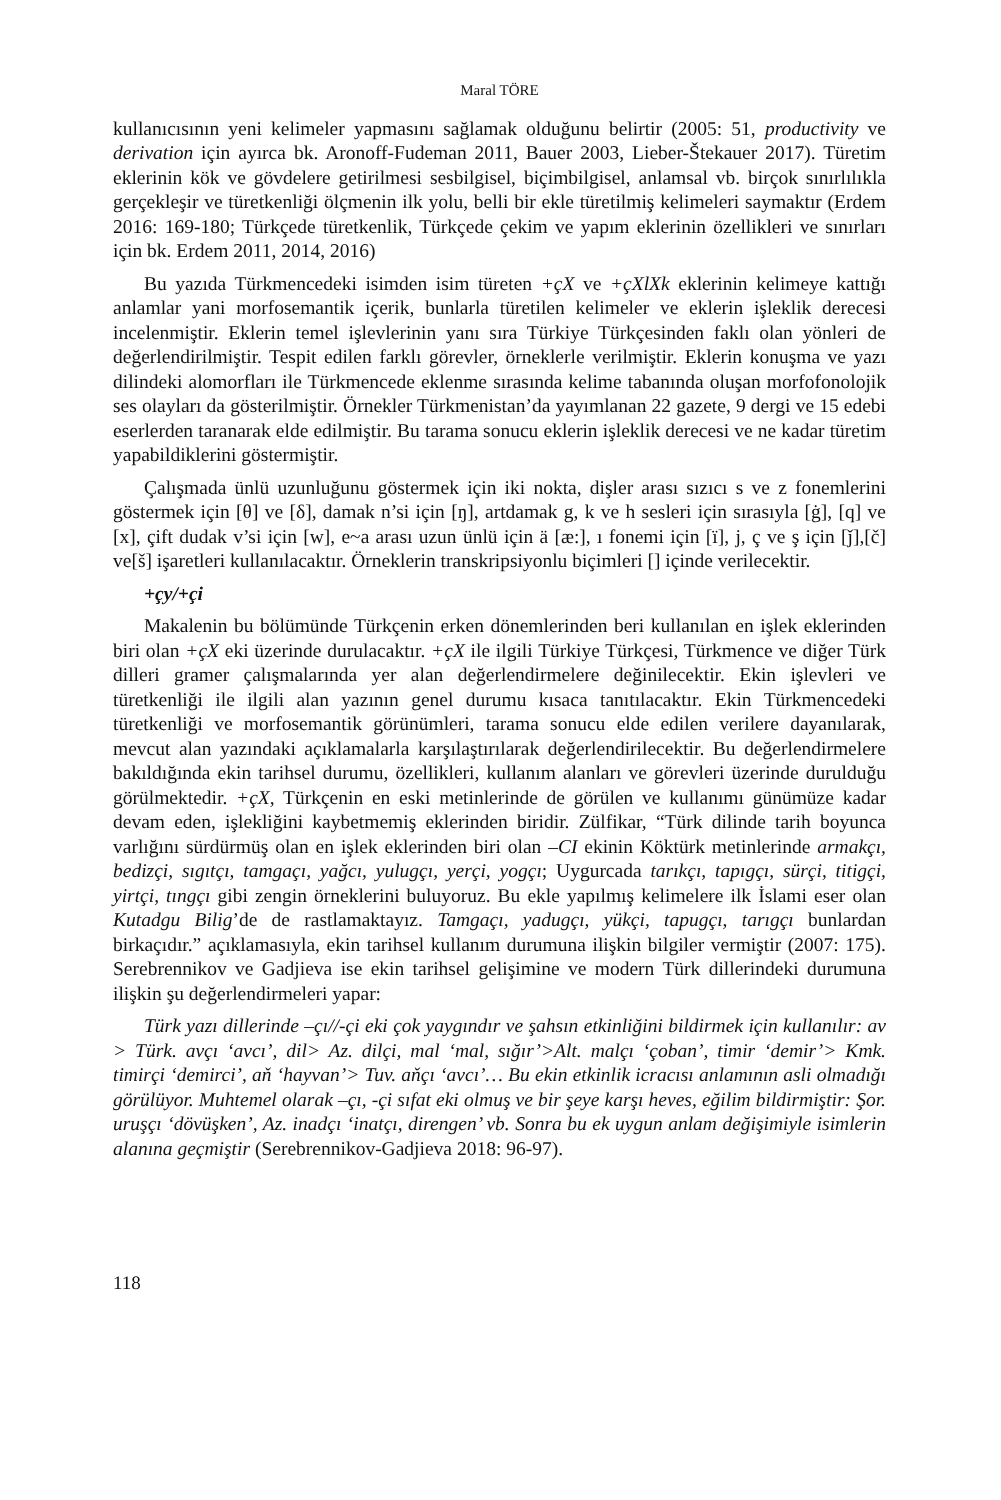Maral TÖRE
kullanıcısının yeni kelimeler yapmasını sağlamak olduğunu belirtir (2005: 51, productivity ve derivation için ayırca bk. Aronoff-Fudeman 2011, Bauer 2003, Lieber-Štekauer 2017). Türetim eklerinin kök ve gövdelere getirilmesi sesbilgisel, biçimbilgisel, anlamsal vb. birçok sınırlılıkla gerçekleşir ve türetkenliği ölçmenin ilk yolu, belli bir ekle türetilmiş kelimeleri saymaktır (Erdem 2016: 169-180; Türkçede türetkenlik, Türkçede çekim ve yapım eklerinin özellikleri ve sınırları için bk. Erdem 2011, 2014, 2016)
Bu yazıda Türkmencedeki isimden isim türeten +çX ve +çXlXk eklerinin kelimeye kattığı anlamlar yani morfosemantik içerik, bunlarla türetilen kelimeler ve eklerin işleklik derecesi incelenmiştir. Eklerin temel işlevlerinin yanı sıra Türkiye Türkçesinden faklı olan yönleri de değerlendirilmiştir. Tespit edilen farklı görevler, örneklerle verilmiştir. Eklerin konuşma ve yazı dilindeki alomorfları ile Türkmencede eklenme sırasında kelime tabanında oluşan morfofonolojik ses olayları da gösterilmiştir. Örnekler Türkmenistan’da yayımlanan 22 gazete, 9 dergi ve 15 edebi eserlerden taranarak elde edilmiştir. Bu tarama sonucu eklerin işleklik derecesi ve ne kadar türetim yapabildiklerini göstermiştir.
Çalışmada ünlü uzunluğunu göstermek için iki nokta, dişler arası sızıcı s ve z fonemlerini göstermek için [θ] ve [δ], damak n’si için [ŋ], artdamak g, k ve h sesleri için sırasıyla [ġ], [q] ve [x], çift dudak v’si için [w], e~a arası uzun ünlü için ä [æ:], ı fonemi için [ï], j, ç ve ş için [ǰ],[č] ve[š] işaretleri kullanılacaktır. Örneklerin transkripsiyonlu biçimleri [] içinde verilecektir.
+çy/+çi
Makalenin bu bölümünde Türkçenin erken dönemlerinden beri kullanılan en işlek eklerinden biri olan +çX eki üzerinde durulacaktır. +çX ile ilgili Türkiye Türkçesi, Türkmence ve diğer Türk dilleri gramer çalışmalarında yer alan değerlendirmelere değinilecektir. Ekin işlevleri ve türetkenliği ile ilgili alan yazının genel durumu kısaca tanıtılacaktır. Ekin Türkmencedeki türetkenliği ve morfosemantik görünümleri, tarama sonucu elde edilen verilere dayanılarak, mevcut alan yazındaki açıklamalarla karşılaştırılarak değerlendirilecektir. Bu değerlendirmelere bakıldığında ekin tarihsel durumu, özellikleri, kullanım alanları ve görevleri üzerinde durulduğu görülmektedir. +çX, Türkçenin en eski metinlerinde de görülen ve kullanımı günümüze kadar devam eden, işlekliğini kaybetmemiş eklerinden biridir. Zülfikar, “Türk dilinde tarih boyunca varlığını sürdürmüş olan en işlek eklerinden biri olan –CI ekinin Köktürk metinlerinde armakçı, bedizçi, sıgıtçı, tamgaçı, yağcı, yulugçı, yerçi, yogçı; Uygurcada tarıkçı, tapıgçı, sürçi, titigçi, yirtçi, tıngçı gibi zengin örneklerini buluyoruz. Bu ekle yapılmış kelimelere ilk İslami eser olan Kutadgu Bilig’de de rastlamaktayız. Tamgaçı, yadugçı, yükçi, tapugçı, tarıgçı bunlardan birkaçıdır.” açıklamasıyla, ekin tarihsel kullanım durumuna ilişkin bilgiler vermiştir (2007: 175). Serebrennikov ve Gadjieva ise ekin tarihsel gelişimine ve modern Türk dillerindeki durumuna ilişkin şu değerlendirmeleri yapar:
Türk yazı dillerinde –çı//-çi eki çok yaygındır ve şahsın etkinliğini bildirmek için kullanılır: av > Türk. avçı ‘avcı’, dil> Az. dilçi, mal ‘mal, sığır’>Alt. malçı ‘çoban’, timir ‘demir’> Kmk. timirçi ‘demirci’, aň ‘hayvan’> Tuv. aňçı ‘avcı’… Bu ekin etkinlik icracısı anlamının asli olmadığı görülüyor. Muhtemel olarak –çı, -çi sıfat eki olmuş ve bir şeye karşı heves, eğilim bildirmiştir: Şor. uruşçı ‘dövüşken’, Az. inadçı ‘inatçı, direngen’ vb. Sonra bu ek uygun anlam değişimiyle isimlerin alanına geçmiştir (Serebrennikov-Gadjieva 2018: 96-97).
118